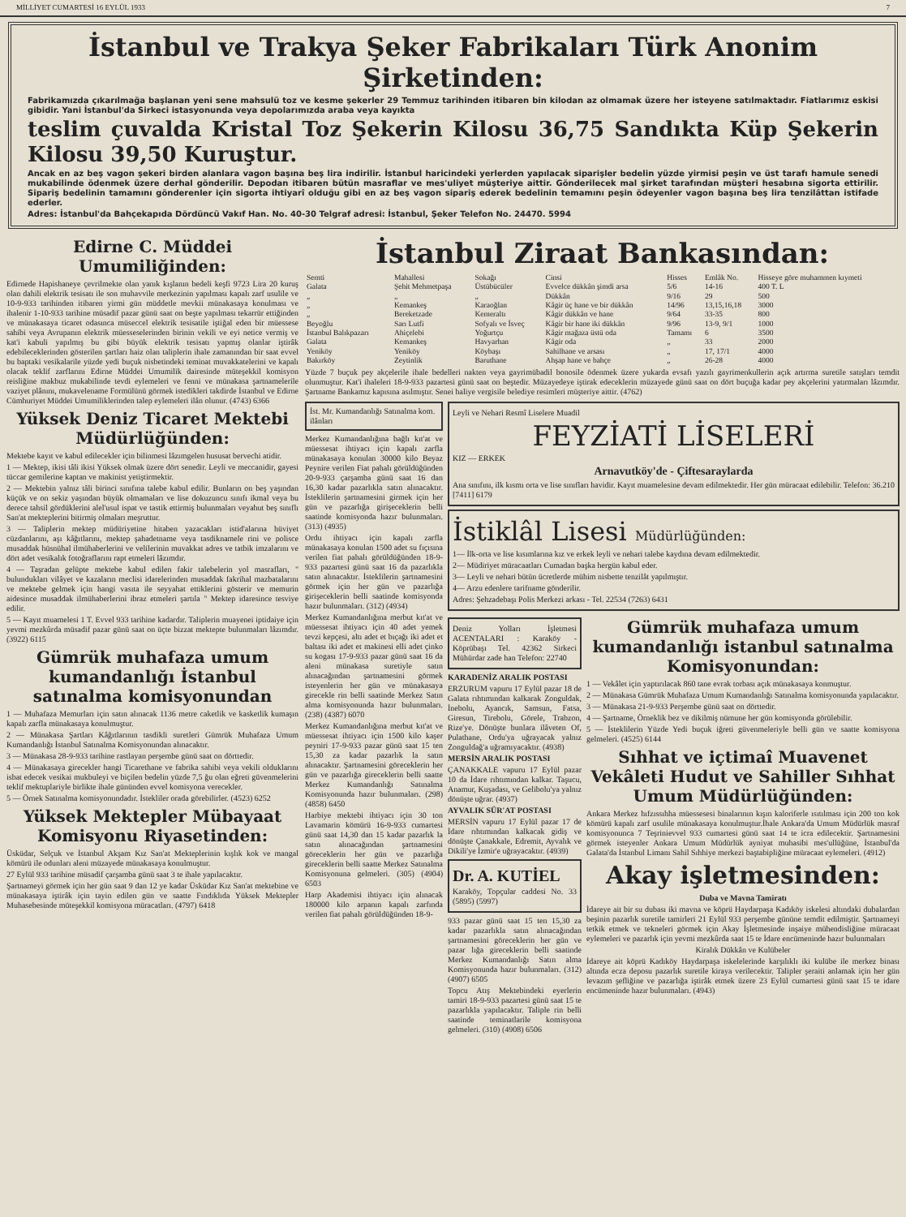MİLLİYET CUMARTESİ 16 EYLÜL 1933 7
İstanbul ve Trakya Şeker Fabrikaları Türk Anonim Şirketinden:
Fabrikamızda çıkarılmağa başlanan yeni sene mahsulü toz ve kesme şekerler 29 Temmuz tarihinden itibaren bin kilodan az olmamak üzere her isteyene satılmaktadır. Fiatlarımız eskisi gibidir. Yani İstanbul'da Sirkeci istasyonunda veya depolarımızda araba veya kayıkta
teslim çuvalda Kristal Toz Şekerin Kilosu 36,75 Sandıkta Küp Şekerin Kilosu 39,50 Kuruştur.
Ancak en az beş vagon şekeri birden alanlara vagon başına beş lira indirilir. İstanbul haricindeki yerlerden yapılacak siparişler bedelin yüzde yirmisi peşin ve üst tarafı hamule senedi mukabilinde ödenmek üzere derhal gönderilir. Depodan itibaren bütün masraflar ve mes'uliyet müşteriye aittir. Gönderilecek mal şirket tarafından müşteri hesabına sigorta ettirilir. Sipariş bedelinin tamamını gönderenler için sigorta ihtiyarî olduğu gibi en az beş vagon sipariş ederek bedelinin temamını peşin ödeyenler vagon başına beş lira tenzilâttan istifade ederler.
Adres: İstanbul'da Bahçekapıda Dördüncü Vakıf Han. No. 40-30 Telgraf adresi: İstanbul, Şeker Telefon No. 24470. 5994
Edirne C. Müddei Umumiliğinden:
Edirnede Hapishaneye çevrilmekte olan yanık kışlanın bedeli keşfi 9723 Lira 20 kuruş olan dahili elektrik tesisatı ile son muhavvile merkezinin yapılması kapalı zarf usulile ve 10-9-933 tarihinden itibaren yirmi gün müddetle mevkii münakasaya konulması ve ihalenir 1-10-933 tarihine müsadif pazar günü saat on beşte yapılması tekarrür ettiğinden ve münakasaya ticaret odasınca müseccel elektrik tesisatile iştiğal eden bir müessese sahibi veya Avrupanın elektrik müesseselerinden birinin vekili ve eyi netice vermiş ve kat'i kabuli yapılmış bu gibi büyük elektrik tesisatı yapmış olanlar iştirâk edebileceklerinden gösterilen şartları haiz olan taliplerin ihale zamanından bir saat evvel bu baptaki vesikalarile yüzde yedi buçuk nisbetindeki teminat muvakkatelerini ve kapalı olacak teklif zarflarını Edirne Müddei Umumilik dairesinde müteşekkil komisyon reisliğine makbuz mukabilinde tevdi eylemeleri ve fenni ve münakasa şartnamelerile vaziyet plânını, mukavelename Formülünü görmek istedikleri takdirde İstanbul ve Edirne Cümhuriyet Müddei Umumiliklerinden talep eylemeleri ilân olunur. (4743) 6366
Yüksek Deniz Ticaret Mektebi Müdürlüğünden:
Mektebe kayıt ve kabul edilecekler için bilinmesi lâzımgelen hususat bervechi atidir.
1 — Mektep, ikisi tâli ikisi Yüksek olmak üzere dört senedir. Leyli ve meccanidir, gayesi tüccar gemilerine kaptan ve makinist yetiştirmektir.
2 — Mektebin yalnız tâli birinci sınıfına talebe kabul edilir. Bunların on beş yaşından küçük ve on sekiz yaşından büyük olmamaları ve lise dokuzuncu sınıfı ikmal veya bu derece tahsil gördüklerini alel'usul ispat ve tastik ettirmiş bulunmaları veyahut beş sınıflı San'at mekteplerini bitirmiş olmaları meşruttur.
3 — Taliplerin mektep müdüriyetine hitaben yazacakları istid'alarına hüviyet cüzdanlarını, aşı kâğıtlarını, mektep şahadetname veya tasdiknamele rini ve polisce musaddak hüsnühal ilmühaberlerini ve velilerinin muvakkat adres ve tatbik imzalarını ve dört adet vesikalık fotoğraflarını rapt etmeleri lâzımdır.
4 — Taşradan gelüpte mektebe kabul edilen fakir talebelerin yol masrafları, " bulundukları vilâyet ve kazaların meclisi idarelerinden musaddak fakrihal mazbatalarını ve mektebe gelmek için hangi vasıta ile seyyahat ettiklerini gösterir ve memurin aidesince musaddak ilmühaberlerini ibraz etmeleri şartıla " Mektep idaresince tesviye edilir.
5 — Kayıt muamelesi 1 T. Evvel 933 tarihine kadardır. Taliplerin muayenei iptidaiye için yevmi mezkûrda müsadif pazar günü saat on üçte bizzat mektepte bulunmaları lâzımdır. (3922) 6115
Gümrük muhafaza umum kumandanlığı İstanbul satınalma komisyonundan
1 — Muhafaza Memurları için satın alınacak 1136 metre caketlik ve kasketlik kumaşın kapalı zarfla münakasaya konulmuştur.
2 — Münakasa Şartları Kâğıtlarının tasdikli suretleri Gümrük Muhafaza Umum Kumandanlığı İstanbul Satınalma Komisyonundan alınacaktır.
3 — Münakasa 28-9-933 tarihine rastlayan perşembe günü saat on dörttedir.
4 — Münakasaya girecekler hangi Ticarethane ve fabrika sahibi veya vekili olduklarını isbat edecek vesikai mukbuleyi ve biçilen bedelin yüzde 7,5 ğu olan eğreti güvenmelerini teklif mektuplariyle birlikte ihale gününden evvel komisyona verecekler.
5 — Örnek Satınalma komisyonundadır. İstekliler orada görebilirler. (4523) 6252
Yüksek Mektepler Mübayaat Komisyonu Riyasetinden:
Üsküdar, Selçuk ve İstanbul Akşam Kız San'at Mekteplerinin kışlık kok ve mangal kömürü ile odunları aleni müzayede münakasaya konulmuştur.
27 Eylül 933 tarihine müsadif çarşamba günü saat 3 te ihale yapılacaktır.
Şartnameyi görmek için her gün saat 9 dan 12 ye kadar Üsküdar Kız San'at mektebine ve münakasaya iştirâk için tayin edilen gün ve saatte Fındıklıda Yüksek Mektepler Muhasebesinde müteşekkil komisyona müracatları. (4797) 6418
İstanbul Ziraat Bankasından:
| Semti | Mahallesi | Sokağı | Cinsi | Hisses | Emlâk No. | Hisseye göre muhammen kıymeti |
| --- | --- | --- | --- | --- | --- | --- |
| Galata | Şehit Mehmetpaşa | Üstübücüler | Evvelce dükkân şimdi arsa | 5/6 | 14-16 | 400 T. L |
| „ | „ | „ | Dükkân | 9/16 | 29 | 500 |
| „ | Kemankeş | Karaoğlan | Kâgir üç hane ve bir dükkân | 14/96 | 13,15,16,18 | 3000 |
| „ | Bereketzade | Kemeraltı | Kâgir dükkân ve hane | 9/64 | 33-35 | 800 |
| Beyoğlu | Sarı Lutfi | Sofyalı ve İsveç | Kâgir bir hane iki dükkân | 9/96 | 13-9, 9/1 | 1000 |
| İstanbul Balıkpazarı | Ahiçelebi | Yoğurtçu | Kâgir mağaza üstü oda | Tamamı | 6 | 3500 |
| Galata | Kemankeş | Havyarhan | Kâgir oda | „ | 33 | 2000 |
| Yeniköy | Yeniköy | Köybaşı | Sahilhane ve arsası | „ | 17, 17/1 | 4000 |
| Bakırköy | Zeytinlik | Baruthane | Ahşap hane ve bahçe | „ | 26-28 | 4000 |
Yüzde 7 buçuk pey akçelerile ihale bedelleri nakten veya gayrimübadil bonosile ödenmek üzere yukarda evsafı yazılı gayrimenkullerin açık artırma suretile satışları temdit olunmuştur. Kat'i ihaleleri 18-9-933 pazartesi günü saat on beştedir. Müzayedeye iştirak edeceklerin müzayede günü saat on dört buçuğa kadar pey akçelerini yatırmaları lâzımdır. Şartname Bankamız kapısına asılmıştır. Senei haliye vergisile belediye resimleri müşteriye aittir. (4762)
İst. Mr. Kumandanlığı Satınalma kom. ilânları
Merkez Kumandanlığına bağlı kıt'at ve müessesat ihtiyacı için kapalı zarfla münakasaya konulan 30000 kilo Beyaz Peynire verilen Fiat pahalı görüldüğünden 20-9-933 çarşamba günü saat 16 dan 16,30 kadar pazarlıkla satın alınacaktır. İsteklilerin şartnamesini girmek için her gün ve pazarlığa girişeceklerin belli saatinde komisyonda hazır bulunmaları. (313) (4935)
Ordu ihtiyacı için kapalı zarfla münakasaya konulan 1500 adet su fıçısına verilen fiat pahalı görüldüğünden 18-9-933 pazartesi günü saat 16 da pazarlıkla satın alınacaktır. İsteklilerin şartnamesini görmek için her gün ve pazarlığa girişeceklerin belli saatinde komisyonda hazır bulunmaları. (312) (4934)
Merkez Kumandanlığına merbut kıt'at ve müessesat ihtiyacı için 40 adet yemek tevzi kepçesi, altı adet et bıçağı iki adet et baltası iki adet et makinesi elli adet çinko su kogası 17-9-933 pazar günü saat 16 da aleni münakasa suretiyle satın alınacağından şartnamesini görmek isteyenlerin her gün ve münakasaya girecekle rin belli saatinde Merkez Satın alma komisyonunda hazır bulunmaları. (238) (4387) 6070
Merkez Kumandanlığına merbut kıt'at ve müessesat ihtiyacı için 1500 kilo kaşer peyniri 17-9-933 pazar günü saat 15 ten 15,30 za kadar pazarlık la satın alınacaktır. Şartnamesini göreceklerin her gün ve pazarlığa gireceklerin belli saatte Merkez Kumandanlığı Satınalma Komisyonunda hazır bulunmaları. (298) (4858) 6450
Harbiye mektebi ihtiyacı için 30 ton Lavamarin kömürü 16-9-933 cumartesi günü saat 14,30 dan 15 kadar pazarlık la satın alınacağından şartnamesini göreceklerin her gün ve pazarlığa gireceklerin belli saatte Merkez Satınalma Komisyonuna gelmeleri. (305) (4904) 6503
Harp Akademisi ihtiyacı için alınacak 180000 kilo arpanın kapalı zarfında verilen fiat pahalı görüldüğünden 18-9-
Leyli ve Nehari Resmî Liselere Muadil
FEYZİATİ LİSELERİ
KIZ — ERKEK
Arnavutköy'de - Çiftesaraylarda
Ana sınıfını, ilk kısmı orta ve lise sınıfları havidir. Kayıt muamelesine devam edilmektedir. Her gün müracaat edilebilir. Telefon: 36.210 [7411] 6179
İstiklâl Lisesi Müdürlüğünden:
1— İlk-orta ve lise kısımlarına kız ve erkek leyli ve nehari talebe kaydına devam edilmektedir.
2— Müdiriyet müracaatları Cumadan başka hergün kabul eder.
3— Leyli ve nehari bütün ücretlerde mühim nisbette tenzilât yapılmıştır.
4— Arzu edenlere tarifname gönderilir.
Adres: Şehzadebaşı Polis Merkezi arkası - Tel. 22534 (7263) 6431
Deniz Yolları İşletmesi ACENTALARI : Karaköy - Köprübaşı Tel. 42362 Sirkeci Mühürdar zade han Telefon: 22740
KARADENİZ ARALIK POSTASI
ERZURUM vapuru 17 Eylül pazar 18 de Galata rıhtımından kalkarak Zonguldak, İnebolu, Ayancık, Samsun, Fatsa, Giresun, Tirebolu, Görele, Trabzon, Rize'ye. Dönüşte bunlara ilâveten Of, Pulathane, Ordu'ya uğrayacak yalnız Zonguldağ'a uğramıyacaktır. (4938)
MERSİN ARALIK POSTASI
ÇANAKKALE vapuru 17 Eylül pazar 10 da İdare rıhtımından kalkar. Taşucu, Anamur, Kuşadası, ve Gelibolu'ya yalnız dönüşte uğrar. (4937)
AYVALIK SÜR'AT POSTASI
MERSİN vapuru 17 Eylül pazar 17 de İdare rıhtımından kalkacak gidiş ve dönüşte Çanakkale, Edremit, Ayvalık ve Dikili'ye İzmir'e uğrayacaktır. (4939)
Dr. A. KUTİEL
Karaköy, Topçular caddesi No. 33 (5895) (5997)
933 pazar günü saat 15 ten 15,30 za kadar pazarlıkla satın alınacağından şartnamesini göreceklerin her gün ve pazar lığa gireceklerin belli saatinde Merkez Kumandanlığı Satın alma Komisyonunda hazır bulunmaları. (312) (4907) 6505
Topcu Atış Mektebindeki eyerlerin tamiri 18-9-933 pazartesi günü saat 15 te pazarlıkla yapılacaktır. Taliple rin belli saatinde teminatlarile komisyona gelmeleri. (310) (4908) 6506
Gümrük muhafaza umum kumandanlığı istanbul satınalma Komisyonundan:
1 — Vekâlet için yaptırılacak 860 tane evrak torbası açık münakasaya konmuştur.
2 — Münakasa Gümrük Muhafaza Umum Kumandanlığı Satınalma komisyonunda yapılacaktır.
3 — Münakasa 21-9-933 Perşembe günü saat on dörttedir.
4 — Şartname, Örneklik bez ve dikilmiş nümune her gün komisyonda görülebilir.
5 — İsteklilerin Yüzde Yedi buçuk iğreti güvenmeleriyle belli gün ve saatte komisyona gelmeleri. (4525) 6144
Sıhhat ve içtimaî Muavenet Vekâleti Hudut ve Sahiller Sıhhat Umum Müdürlüğünden:
Ankara Merkez hıfzıssıhha müessesesi binalarının kışın kaloriferle ısıtılması için 200 ton kok kömürü kapalı zarf usulile münakasaya konulmuştur.İhale Ankara'da Umum Müdürlük masraf komisyonunca 7 Teşrinievvel 933 cumartesi günü saat 14 te icra edilecektir. Şartnamesini görmek isteyenler Ankara Umum Müdürlük ayniyat muhasibi mes'ullüğüne, İstanbul'da Galata'da İstanbul Limanı Sahil Sıhhiye merkezi baştabipliğine müracaat eylemeleri. (4912)
Akay işletmesinden:
Duba ve Mavna Tamiratı
İdareye ait bir su dubası iki mavna ve köprü Haydarpaşa Kadıköy iskelesi altındaki dubalardan beşinin pazarlık suretile tamirleri 21 Eylül 933 perşembe gününe temdit edilmiştir. Şartnameyi tetkik etmek ve tekneleri görmek için Akay İşletmesinde inşaiye mühendisliğine müracaat eylemeleri ve pazarlık için yevmi mezkûrda saat 15 te İdare encümeninde hazır bulunmaları
Kiralık Dükkân ve Kulübeler
İdareye ait köprü Kadıköy Haydarpaşa iskelelerinde karşılıklı iki kulübe ile merkez binası altında ecza deposu pazarlık suretile kiraya verilecektir. Talipler şeraiti anlamak için her gün levazım şefliğine ve pazarlığa iştirâk etmek üzere 23 Eylül cumartesi günü saat 15 te idare encümeninde hazır bulunmaları. (4943)